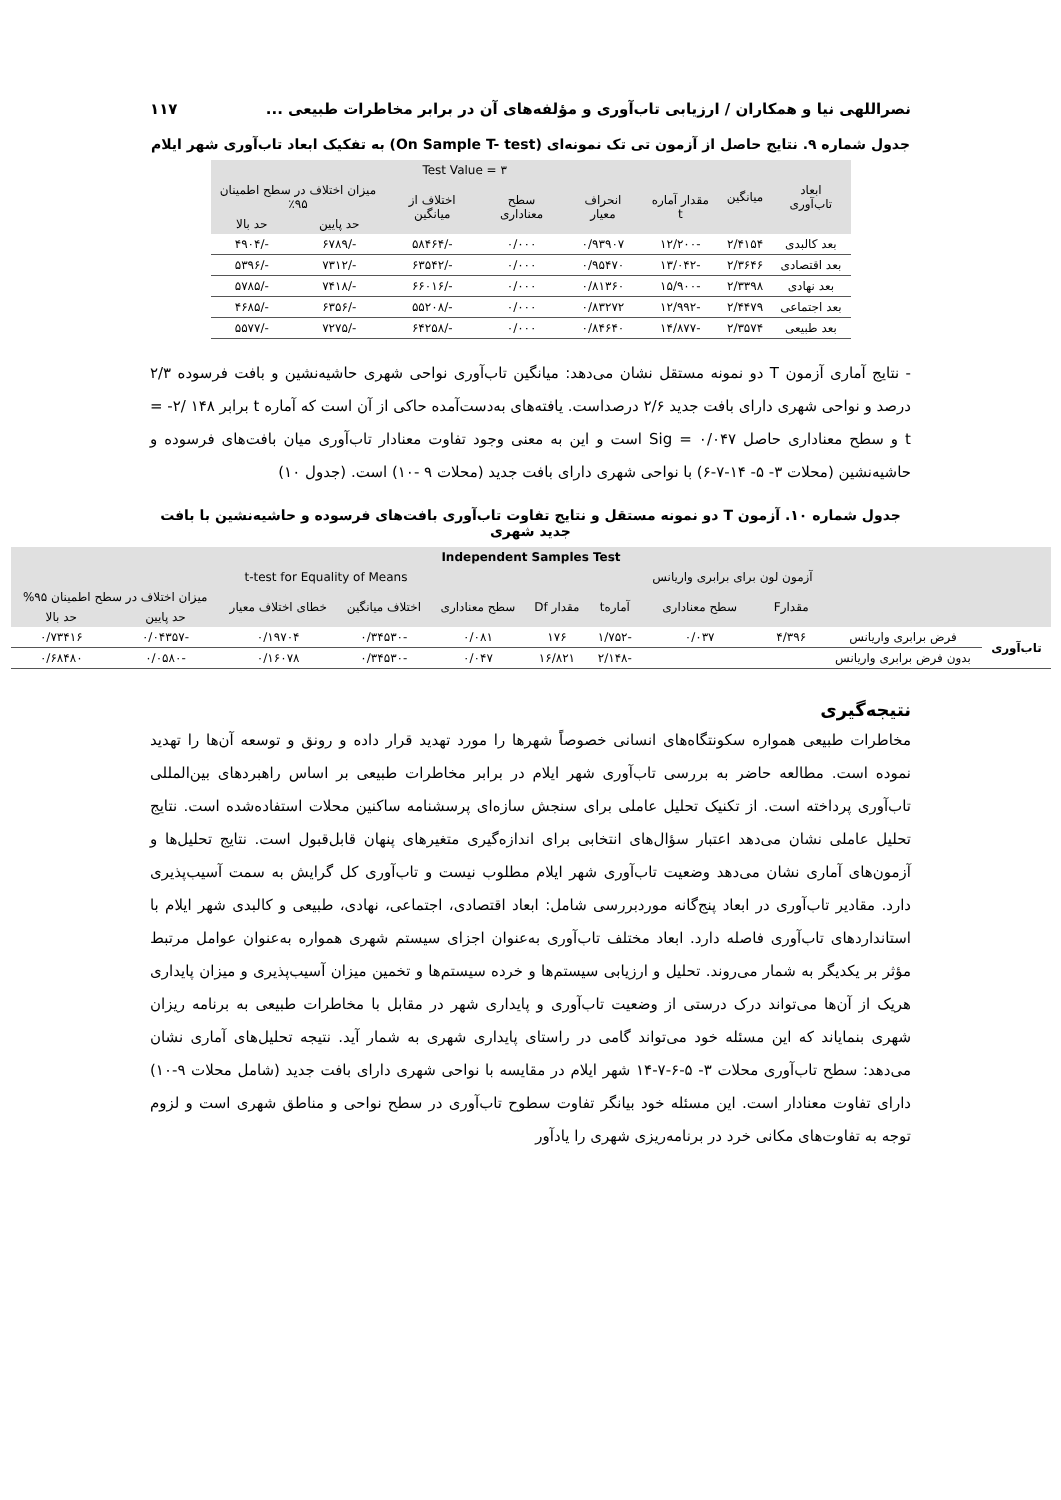نصراللهی نیا و همکاران / ارزیابی تاب‌آوری و مؤلفه‌های آن در برابر مخاطرات طبیعی ... ۱۱۷
جدول شماره ۹. نتایج حاصل از آزمون تی تک نمونه‌ای (On Sample T- test) به تفکیک ابعاد تاب‌آوری شهر ایلام
| ابعاد تاب‌آوری | میانگین | Test Value = ۳ | | | | | |
| --- | --- | --- | --- | --- | --- | --- | --- |
| | | مقدار آماره t | انحراف معیار | سطح معناداری | اختلاف از میانگین | میزان اختلاف در سطح اطمینان ۹۵٪ | |
| | | | | | | حد پایین | حد بالا |
| بعد کالبدی | ۲/۴۱۵۴ | -۱۲/۲۰۰ | ۰/۹۳۹۰۷ | ۰/۰۰۰ | -/۵۸۴۶۴ | -/۶۷۸۹ | -/۴۹۰۴ |
| بعد اقتصادی | ۲/۳۶۴۶ | -۱۳/۰۴۲ | ۰/۹۵۴۷۰ | ۰/۰۰۰ | -/۶۳۵۴۲ | -/۷۳۱۲ | -/۵۳۹۶ |
| بعد نهادی | ۲/۳۳۹۸ | -۱۵/۹۰۰ | ۰/۸۱۳۶۰ | ۰/۰۰۰ | -/۶۶۰۱۶ | -/۷۴۱۸ | -/۵۷۸۵ |
| بعد اجتماعی | ۲/۴۴۷۹ | -۱۲/۹۹۲ | ۰/۸۳۲۷۲ | ۰/۰۰۰ | -/۵۵۲۰۸ | -/۶۳۵۶ | -/۴۶۸۵ |
| بعد طبیعی | ۲/۳۵۷۴ | -۱۴/۸۷۷ | ۰/۸۴۶۴۰ | ۰/۰۰۰ | -/۶۴۲۵۸ | -/۷۲۷۵ | -/۵۵۷۷ |
- نتایج آماری آزمون T دو نمونه مستقل نشان می‌دهد: میانگین تاب‌آوری نواحی شهری حاشیه‌نشین و بافت فرسوده ۲/۳ درصد و نواحی شهری دارای بافت جدید ۲/۶ درصداست. یافته‌های به‌دست‌آمده حاکی از آن است که آماره t برابر ۱۴۸ /۲- = t و سطح معناداری حاصل Sig = ۰/۰۴۷ است و این به معنی وجود تفاوت معنادار تاب‌آوری میان بافت‌های فرسوده و حاشیه‌نشین (محلات ۳- ۵- ۱۴-۷-۶) با نواحی شهری دارای بافت جدید (محلات ۹ -۱۰) است. (جدول ۱۰)
جدول شماره ۱۰. آزمون T دو نمونه مستقل و نتایج تفاوت تاب‌آوری بافت‌های فرسوده و حاشیه‌نشین با بافت جدید شهری
| Independent Samples Test | | | | | | | | | | |
| --- | --- | --- | --- | --- | --- | --- | --- | --- | --- | --- |
| | | آزمون لون برای برابری واریانس | | t-test for Equality of Means | | | | | | |
| | | مقدارF | سطح معناداری | آمارهt | مقدار Df | سطح معناداری | اختلاف میانگین | خطای اختلاف معیار | میزان اختلاف در سطح اطمینان ۹۵% | |
| | | | | | | | | | حد پایین | حد بالا |
| تاب‌آوری | فرض برابری واریانس | ۴/۳۹۶ | ۰/۰۳۷ | -۱/۷۵۲ | ۱۷۶ | ۰/۰۸۱ | -۰/۳۴۵۳۰ | ۰/۱۹۷۰۴ | -۰/۰۴۳۵۷ | ۰/۷۳۴۱۶ |
| | بدون فرض برابری واریانس | | | -۲/۱۴۸ | ۱۶/۸۲۱ | ۰/۰۴۷ | -۰/۳۴۵۳۰ | ۰/۱۶۰۷۸ | -۰/۰۵۸۰ | ۰/۶۸۴۸۰ |
نتیجه‌گیری
مخاطرات طبیعی همواره سکونتگاه‌های انسانی خصوصاً شهرها را مورد تهدید قرار داده و رونق و توسعه آن‌ها را تهدید نموده است. مطالعه حاضر به بررسی تاب‌آوری شهر ایلام در برابر مخاطرات طبیعی بر اساس راهبردهای بین‌المللی تاب‌آوری پرداخته است. از تکنیک تحلیل عاملی برای سنجش سازه‌ای پرسشنامه ساکنین محلات استفاده‌شده است. نتایج تحلیل عاملی نشان می‌دهد اعتبار سؤال‌های انتخابی برای اندازه‌گیری متغیرهای پنهان قابل‌قبول است. نتایج تحلیل‌ها و آزمون‌های آماری نشان می‌دهد وضعیت تاب‌آوری شهر ایلام مطلوب نیست و تاب‌آوری کل گرایش به سمت آسیب‌پذیری دارد. مقادیر تاب‌آوری در ابعاد پنج‌گانه موردبررسی شامل: ابعاد اقتصادی، اجتماعی، نهادی، طبیعی و کالبدی شهر ایلام با استانداردهای تاب‌آوری فاصله دارد. ابعاد مختلف تاب‌آوری به‌عنوان اجزای سیستم شهری همواره به‌عنوان عوامل مرتبط مؤثر بر یکدیگر به شمار می‌روند. تحلیل و ارزیابی سیستم‌ها و خرده سیستم‌ها و تخمین میزان آسیب‌پذیری و میزان پایداری هریک از آن‌ها می‌تواند درک درستی از وضعیت تاب‌آوری و پایداری شهر در مقابل با مخاطرات طبیعی به برنامه ریزان شهری بنمایاند که این مسئله خود می‌تواند گامی در راستای پایداری شهری به شمار آید. نتیجه تحلیل‌های آماری نشان می‌دهد: سطح تاب‌آوری محلات ۳- ۵-۶-۷-۱۴ شهر ایلام در مقایسه با نواحی شهری دارای بافت جدید (شامل محلات ۹-۱۰) دارای تفاوت معنادار است. این مسئله خود بیانگر تفاوت سطوح تاب‌آوری در سطح نواحی و مناطق شهری است و لزوم توجه به تفاوت‌های مکانی خرد در برنامه‌ریزی شهری را یادآور